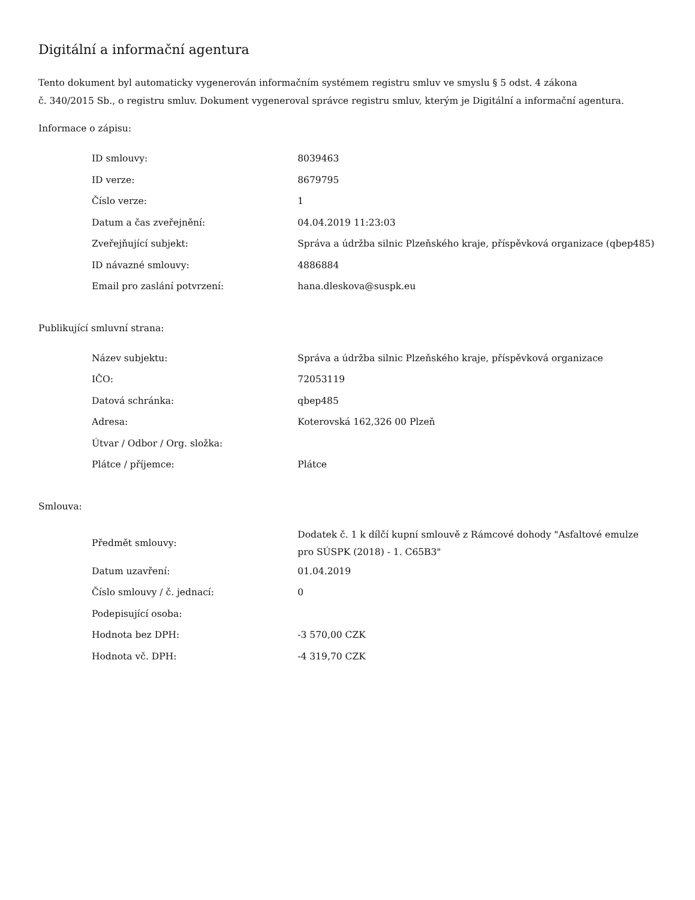Digitální a informační agentura
Tento dokument byl automaticky vygenerován informačním systémem registru smluv ve smyslu § 5 odst. 4 zákona
č. 340/2015 Sb., o registru smluv. Dokument vygeneroval správce registru smluv, kterým je Digitální a informační agentura.
Informace o zápisu:
| ID smlouvy: | 8039463 |
| ID verze: | 8679795 |
| Číslo verze: | 1 |
| Datum a čas zveřejnění: | 04.04.2019 11:23:03 |
| Zveřejňující subjekt: | Správa a údržba silnic Plzeňského kraje, příspěvková organizace (qbep485) |
| ID návazné smlouvy: | 4886884 |
| Email pro zaslání potvrzení: | hana.dleskova@suspk.eu |
Publikující smluvní strana:
| Název subjektu: | Správa a údržba silnic Plzeňského kraje, příspěvková organizace |
| IČO: | 72053119 |
| Datová schránka: | qbep485 |
| Adresa: | Koterovská 162,326 00 Plzeň |
| Útvar / Odbor / Org. složka: | |
| Plátce / příjemce: | Plátce |
Smlouva:
| Předmět smlouvy: | Dodatek č. 1 k dílčí kupní smlouvě z Rámcové dohody "Asfaltové emulze pro SÚSPK (2018) - 1. C65B3" |
| Datum uzavření: | 01.04.2019 |
| Číslo smlouvy / č. jednací: | 0 |
| Podepisující osoba: | |
| Hodnota bez DPH: | -3 570,00 CZK |
| Hodnota vč. DPH: | -4 319,70 CZK |